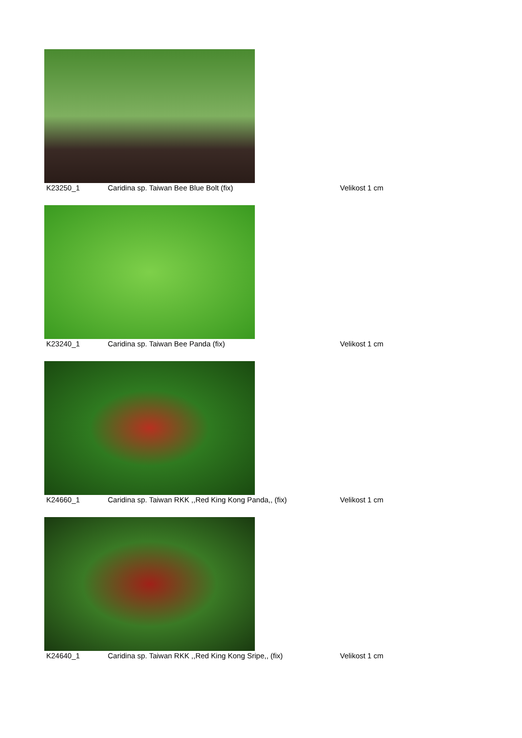K23250_1 Caridina sp. Taiwan Bee Blue Bolt (fix) Velikost 1 cm
K23240_1 Caridina sp. Taiwan Bee Panda (fix) Velikost 1 cm
K24660_1 Caridina sp. Taiwan RKK ,,Red King Kong Panda,, (fix) Velikost 1 cm
K24640_1 Caridina sp. Taiwan RKK ,,Red King Kong Sripe,, (fix) Velikost 1 cm